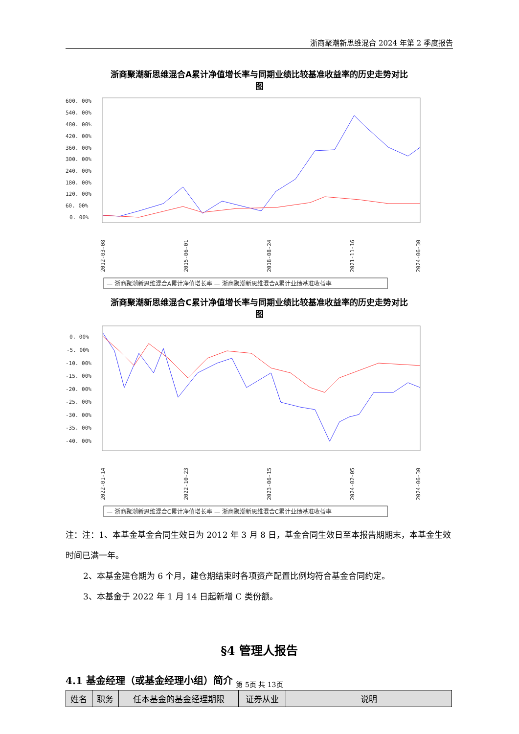浙商聚潮新思维混合 2024 年第 2 季度报告
浙商聚潮新思维混合A累计净值增长率与同期业绩比较基准收益率的历史走势对比
图
600. 00%
540. 00%
480. 00%
420. 00%
360. 00%
300. 00%
240. 00%
180. 00%
120. 00%
60. 00%
0. 00%
2012-03-08
2015-06-01
2018-08-24
2021-11-16
2024-06-30
— 浙商聚潮新思维混合A累计净值增长率 — 浙商聚潮新思维混合A累计业绩基准收益率
浙商聚潮新思维混合C累计净值增长率与同期业绩比较基准收益率的历史走势对比
图
0. 00%
-5. 00%
-10. 00%
-15. 00%
-20. 00%
-25. 00%
-30. 00%
-35. 00%
-40. 00%
2022-01-14
2022-10-23
2023-06-15
2024-02-05
2024-06-30
— 浙商聚潮新思维混合C累计净值增长率 — 浙商聚潮新思维混合C累计业绩基准收益率
注：注：1、本基金基金合同生效日为 2012 年 3 月 8 日，基金合同生效日至本报告期期末，本基金生效时间已满一年。
2、本基金建仓期为 6 个月，建仓期结束时各项资产配置比例均符合基金合同约定。
3、本基金于 2022 年 1 月 14 日起新增 C 类份额。
§4 管理人报告
4.1 基金经理（或基金经理小组）简介
| 姓名 | 职务 | 任本基金的基金经理期限 | 证券从业 | 说明 |
| --- | --- | --- | --- | --- |
第 5页 共 13页